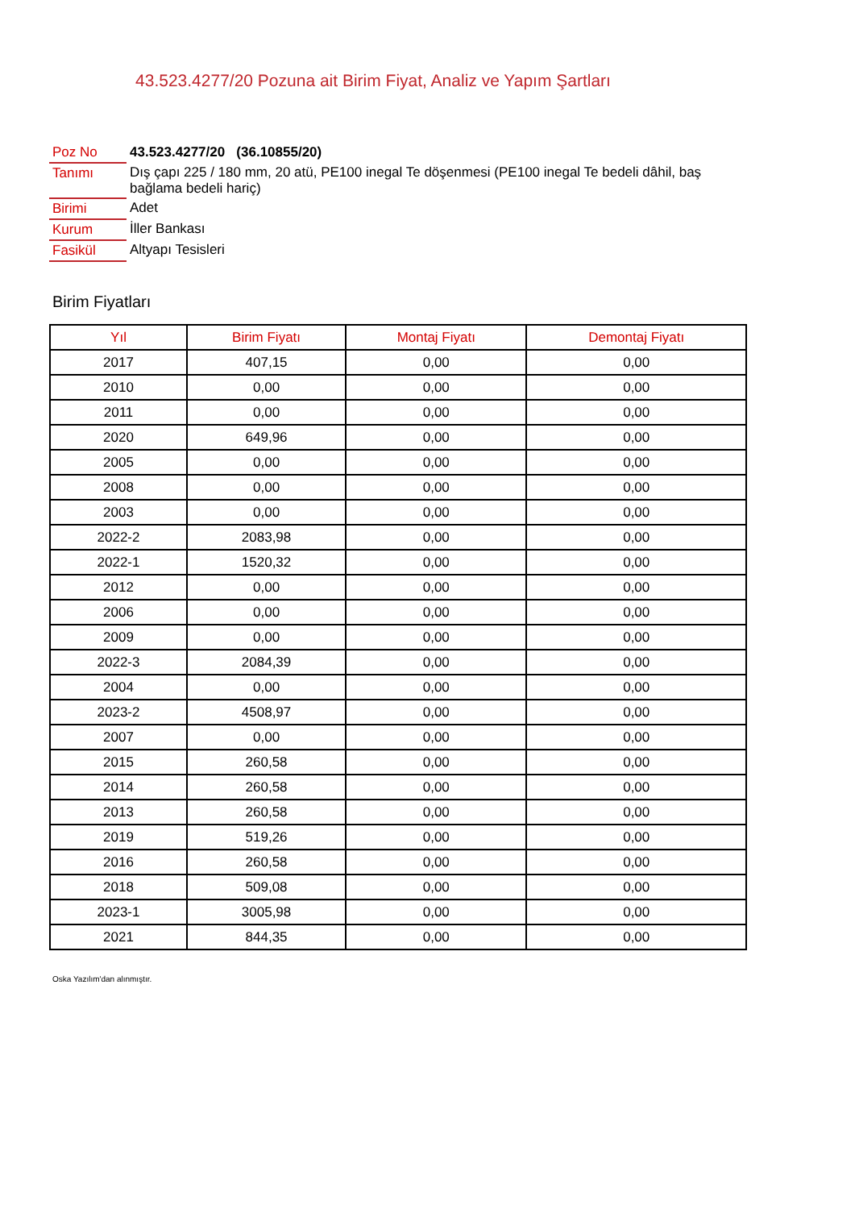43.523.4277/20 Pozuna ait Birim Fiyat, Analiz ve Yapım Şartları
| Poz No | 43.523.4277/20 (36.10855/20) |
| Tanımı | Dış çapı 225 / 180 mm, 20 atü, PE100 inegal Te döşenmesi (PE100 inegal Te bedeli dâhil, baş bağlama bedeli hariç) |
| Birimi | Adet |
| Kurum | İller Bankası |
| Fasikül | Altyapı Tesisleri |
Birim Fiyatları
| Yıl | Birim Fiyatı | Montaj Fiyatı | Demontaj Fiyatı |
| --- | --- | --- | --- |
| 2017 | 407,15 | 0,00 | 0,00 |
| 2010 | 0,00 | 0,00 | 0,00 |
| 2011 | 0,00 | 0,00 | 0,00 |
| 2020 | 649,96 | 0,00 | 0,00 |
| 2005 | 0,00 | 0,00 | 0,00 |
| 2008 | 0,00 | 0,00 | 0,00 |
| 2003 | 0,00 | 0,00 | 0,00 |
| 2022-2 | 2083,98 | 0,00 | 0,00 |
| 2022-1 | 1520,32 | 0,00 | 0,00 |
| 2012 | 0,00 | 0,00 | 0,00 |
| 2006 | 0,00 | 0,00 | 0,00 |
| 2009 | 0,00 | 0,00 | 0,00 |
| 2022-3 | 2084,39 | 0,00 | 0,00 |
| 2004 | 0,00 | 0,00 | 0,00 |
| 2023-2 | 4508,97 | 0,00 | 0,00 |
| 2007 | 0,00 | 0,00 | 0,00 |
| 2015 | 260,58 | 0,00 | 0,00 |
| 2014 | 260,58 | 0,00 | 0,00 |
| 2013 | 260,58 | 0,00 | 0,00 |
| 2019 | 519,26 | 0,00 | 0,00 |
| 2016 | 260,58 | 0,00 | 0,00 |
| 2018 | 509,08 | 0,00 | 0,00 |
| 2023-1 | 3005,98 | 0,00 | 0,00 |
| 2021 | 844,35 | 0,00 | 0,00 |
Oska Yazılım'dan alınmıştır.